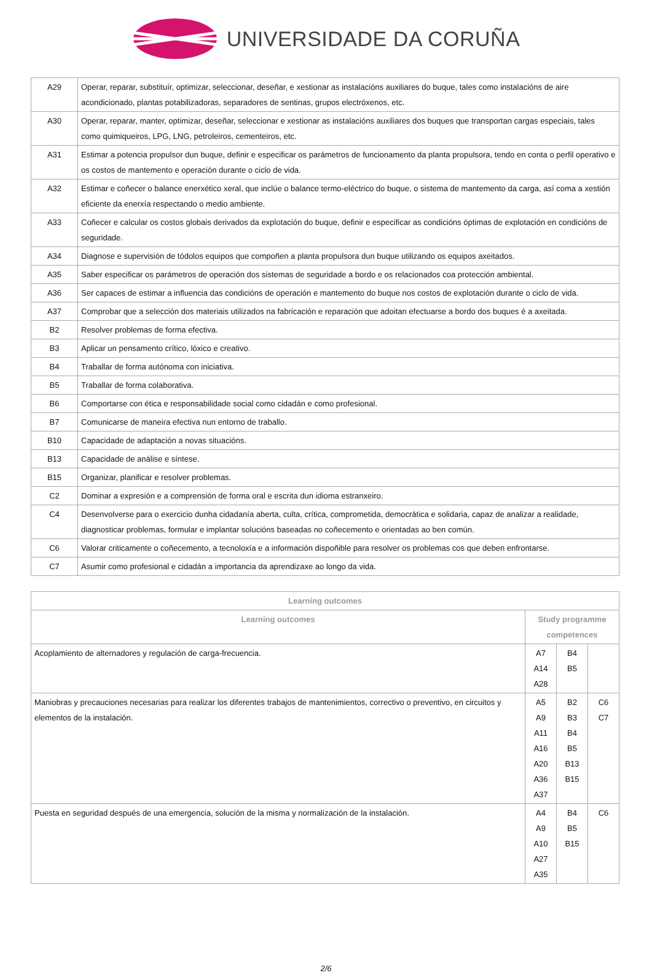UNIVERSIDADE DA CORUÑA
| A29 | Operar, reparar, substituír, optimizar, seleccionar, deseñar, e xestionar as instalacións auxiliares do buque, tales como instalacións de aire acondicionado, plantas potabilizadoras, separadores de sentinas, grupos electróxenos, etc. |
| A30 | Operar, reparar, manter, optimizar, deseñar, seleccionar e xestionar as instalacións auxiliares dos buques que transportan cargas especiais, tales como quimiqueiros, LPG, LNG, petroleiros, cementeiros, etc. |
| A31 | Estimar a potencia propulsor dun buque, definir e especificar os parámetros de funcionamento da planta propulsora, tendo en conta o perfil operativo e os costos de mantemento e operación durante o ciclo de vida. |
| A32 | Estimar e coñecer o balance enerxético xeral, que inclúe o balance termo-eléctrico do buque, o sistema de mantemento da carga, así coma a xestión eficiente da enerxía respectando o medio ambiente. |
| A33 | Coñecer e calcular os costos globais derivados da explotación do buque, definir e especificar as condicións óptimas de explotación en condicións de seguridade. |
| A34 | Diagnose e supervisión de tódolos equipos que compoñen a planta propulsora dun buque utilizando os equipos axeitados. |
| A35 | Saber especificar os parámetros de operación dos sistemas de seguridade a bordo e os relacionados coa protección ambiental. |
| A36 | Ser capaces de estimar a influencia das condicións de operación e mantemento do buque nos costos de explotación durante o ciclo de vida. |
| A37 | Comprobar que a selección dos materiais utilizados na fabricación e reparación que adoitan efectuarse a bordo dos buques é a axeitada. |
| B2 | Resolver problemas de forma efectiva. |
| B3 | Aplicar un pensamento crítico, lóxico e creativo. |
| B4 | Traballar de forma autónoma con iniciativa. |
| B5 | Traballar de forma colaborativa. |
| B6 | Comportarse con ética e responsabilidade social como cidadán e como profesional. |
| B7 | Comunicarse de maneira efectiva nun entorno de traballo. |
| B10 | Capacidade de adaptación a novas situacións. |
| B13 | Capacidade de análise e síntese. |
| B15 | Organizar, planificar e resolver problemas. |
| C2 | Dominar a expresión e a comprensión de forma oral e escrita dun idioma estranxeiro. |
| C4 | Desenvolverse para o exercicio dunha cidadanía aberta, culta, crítica, comprometida, democrática e solidaria, capaz de analizar a realidade, diagnosticar problemas, formular e implantar solucións baseadas no coñecemento e orientadas ao ben común. |
| C6 | Valorar criticamente o coñecemento, a tecnoloxía e a información dispoñible para resolver os problemas cos que deben enfrontarse. |
| C7 | Asumir como profesional e cidadán a importancia da aprendizaxe ao longo da vida. |
| Learning outcomes | | | |
| --- | --- | --- | --- |
| Learning outcomes | Study programme competences | | |
| Acoplamiento de alternadores y regulación de carga-frecuencia. | A7 A14 A28 | B4 B5 | |
| Maniobras y precauciones necesarias para realizar los diferentes trabajos de mantenimientos, correctivo o preventivo, en circuitos y elementos de la instalación. | A5 A9 A11 A16 A20 A36 A37 | B2 B3 B4 B5 B13 B15 | C6 C7 |
| Puesta en seguridad después de una emergencia, solución de la misma y normalización de la instalación. | A4 A9 A10 A27 A35 | B4 B5 B15 | C6 |
2/6